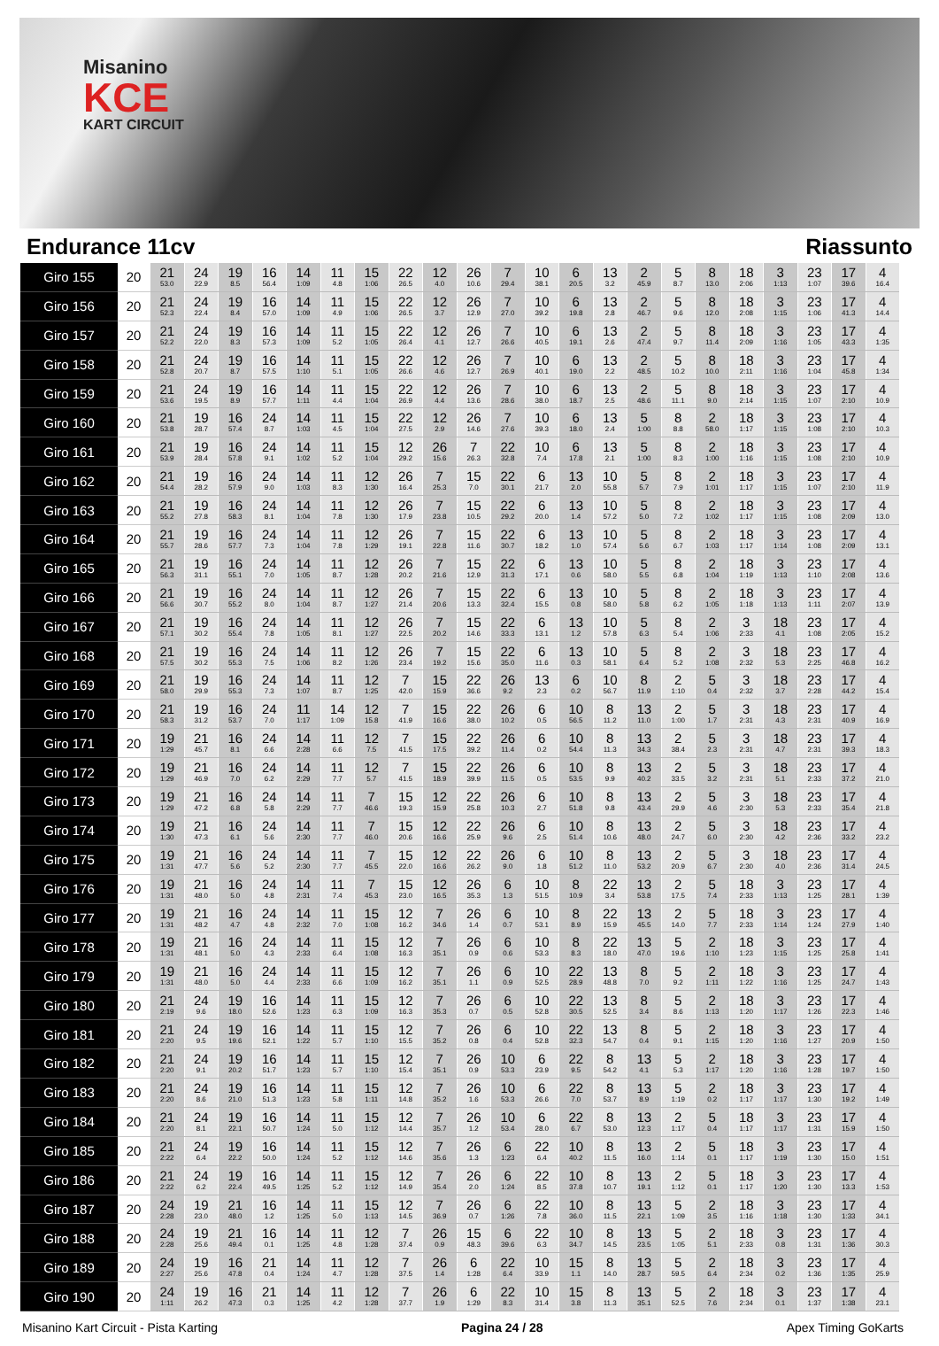Misanino
KCE
KART CIRCUIT
Endurance 11cv Riassunto
| Giro 155 | 20 | 21 53.0 | 24 22.9 | 19 8.5 | 16 56.4 | 14 1:09 | 11 4.8 | 15 1:06 | 22 26.5 | 12 4.0 | 26 10.6 | 7 29.4 | 10 38.1 | 6 20.5 | 13 3.2 | 2 45.9 | 5 8.7 | 8 13.0 | 18 2:06 | 3 1:13 | 23 1:07 | 17 39.6 | 4 16.4 |
| Giro 156 | 20 | 21 52.3 | 24 22.4 | 19 8.4 | 16 57.0 | 14 1:09 | 11 4.9 | 15 1:06 | 22 26.5 | 12 3.7 | 26 12.9 | 7 27.0 | 10 39.2 | 6 19.8 | 13 2.8 | 2 46.7 | 5 9.6 | 8 12.0 | 18 2:08 | 3 1:15 | 23 1:06 | 17 41.3 | 4 14.4 |
| Giro 157 | 20 | 21 52.2 | 24 22.0 | 19 8.3 | 16 57.3 | 14 1:09 | 11 5.2 | 15 1:05 | 22 26.4 | 12 4.1 | 26 12.7 | 7 26.6 | 10 40.5 | 6 19.1 | 13 2.6 | 2 47.4 | 5 9.7 | 8 11.4 | 18 2:09 | 3 1:16 | 23 1:05 | 17 43.3 | 4 1:35 |
| Giro 158 | 20 | 21 52.8 | 24 20.7 | 19 8.7 | 16 57.5 | 14 1:10 | 11 5.1 | 15 1:05 | 22 26.6 | 12 4.6 | 26 12.7 | 7 26.9 | 10 40.1 | 6 19.0 | 13 2.2 | 2 48.5 | 5 10.2 | 8 10.0 | 18 2:11 | 3 1:16 | 23 1:04 | 17 45.8 | 4 1:34 |
| Giro 159 | 20 | 21 53.6 | 24 19.5 | 19 8.9 | 16 57.7 | 14 1:11 | 11 4.4 | 15 1:04 | 22 26.9 | 12 4.4 | 26 13.6 | 7 28.6 | 10 38.0 | 6 18.7 | 13 2.5 | 2 48.6 | 5 11.1 | 8 9.0 | 18 2:14 | 3 1:15 | 23 1:07 | 17 2:10 | 4 10.9 |
| Giro 160 | 20 | 21 53.8 | 19 28.7 | 16 57.4 | 24 8.7 | 14 1:03 | 11 4.5 | 15 1:04 | 22 27.5 | 12 2.9 | 26 14.6 | 7 27.6 | 10 39.3 | 6 18.0 | 13 2.4 | 5 1:00 | 8 8.8 | 2 58.0 | 18 1:17 | 3 1:15 | 23 1:08 | 17 2:10 | 4 10.3 |
| Giro 161 | 20 | 21 53.9 | 19 28.4 | 16 57.8 | 24 9.1 | 14 1:02 | 11 5.2 | 15 1:04 | 12 29.2 | 26 15.6 | 7 26.3 | 22 32.8 | 10 7.4 | 6 17.8 | 13 2.1 | 5 1:00 | 8 8.3 | 2 1:00 | 18 1:16 | 3 1:15 | 23 1:08 | 17 2:10 | 4 10.9 |
| Giro 162 | 20 | 21 54.4 | 19 28.2 | 16 57.9 | 24 9.0 | 14 1:03 | 11 8.3 | 12 1:30 | 26 16.4 | 7 25.3 | 15 7.0 | 22 30.1 | 6 21.7 | 13 2.0 | 10 55.8 | 5 5.7 | 8 7.9 | 2 1:01 | 18 1:17 | 3 1:15 | 23 1:07 | 17 2:10 | 4 11.9 |
| Giro 163 | 20 | 21 55.2 | 19 27.8 | 16 58.3 | 24 8.1 | 14 1:04 | 11 7.8 | 12 1:30 | 26 17.9 | 7 23.8 | 15 10.5 | 22 29.2 | 6 20.0 | 13 1.4 | 10 57.2 | 5 5.0 | 8 7.2 | 2 1:02 | 18 1:17 | 3 1:15 | 23 1:08 | 17 2:09 | 4 13.0 |
| Giro 164 | 20 | 21 55.7 | 19 28.6 | 16 57.7 | 24 7.3 | 14 1:04 | 11 7.8 | 12 1:29 | 26 19.1 | 7 22.8 | 15 11.6 | 22 30.7 | 6 18.2 | 13 1.0 | 10 57.4 | 5 5.6 | 8 6.7 | 2 1:03 | 18 1:17 | 3 1:14 | 23 1:08 | 17 2:09 | 4 13.1 |
| Giro 165 | 20 | 21 56.3 | 19 31.1 | 16 55.1 | 24 7.0 | 14 1:05 | 11 8.7 | 12 1:28 | 26 20.2 | 7 21.6 | 15 12.9 | 22 31.3 | 6 17.1 | 13 0.6 | 10 58.0 | 5 5.5 | 8 6.8 | 2 1:04 | 18 1:19 | 3 1:13 | 23 1:10 | 17 2:08 | 4 13.6 |
| Giro 166 | 20 | 21 56.6 | 19 30.7 | 16 55.2 | 24 8.0 | 14 1:04 | 11 8.7 | 12 1:27 | 26 21.4 | 7 20.6 | 15 13.3 | 22 32.4 | 6 15.5 | 13 0.8 | 10 58.0 | 5 5.8 | 8 6.2 | 2 1:05 | 18 1:18 | 3 1:13 | 23 1:11 | 17 2:07 | 4 13.9 |
| Giro 167 | 20 | 21 57.1 | 19 30.2 | 16 55.4 | 24 7.8 | 14 1:05 | 11 8.1 | 12 1:27 | 26 22.5 | 7 20.2 | 15 14.6 | 22 33.3 | 6 13.1 | 13 1.2 | 10 57.8 | 5 6.3 | 8 5.4 | 2 1:06 | 3 2:33 | 18 4.1 | 23 1:08 | 17 2:05 | 4 15.2 |
| Giro 168 | 20 | 21 57.5 | 19 30.2 | 16 55.3 | 24 7.5 | 14 1:06 | 11 8.2 | 12 1:26 | 26 23.4 | 7 19.2 | 15 15.6 | 22 35.0 | 6 11.6 | 13 0.3 | 10 58.1 | 5 6.4 | 8 5.2 | 2 1:08 | 3 2:32 | 18 5.3 | 23 2:25 | 17 46.8 | 4 16.2 |
| Giro 169 | 20 | 21 58.0 | 19 29.9 | 16 55.3 | 24 7.3 | 14 1:07 | 11 8.7 | 12 1:25 | 7 42.0 | 15 15.9 | 22 36.6 | 26 9.2 | 13 2.3 | 6 0.2 | 10 56.7 | 8 11.9 | 2 1:10 | 5 0.4 | 3 2:32 | 18 3.7 | 23 2:28 | 17 44.2 | 4 15.4 |
| Giro 170 | 20 | 21 58.3 | 19 31.2 | 16 53.7 | 24 7.0 | 11 1:17 | 14 1:09 | 12 15.8 | 7 41.9 | 15 16.6 | 22 38.0 | 26 10.2 | 6 0.5 | 10 56.5 | 8 11.2 | 13 11.0 | 2 1:00 | 5 1.7 | 3 2:31 | 18 4.3 | 23 2:31 | 17 40.9 | 4 16.9 |
| Giro 171 | 20 | 19 1:29 | 21 45.7 | 16 8.1 | 24 6.6 | 14 2:28 | 11 6.6 | 12 7.5 | 7 41.5 | 15 17.5 | 22 39.2 | 26 11.4 | 6 0.2 | 10 54.4 | 8 11.3 | 13 34.3 | 2 38.4 | 5 2.3 | 3 2:31 | 18 4.7 | 23 2:31 | 17 39.3 | 4 18.3 |
| Giro 172 | 20 | 19 1:29 | 21 46.9 | 16 7.0 | 24 6.2 | 14 2:29 | 11 7.7 | 12 5.7 | 7 41.5 | 15 18.9 | 22 39.9 | 26 11.5 | 6 0.5 | 10 53.5 | 8 9.9 | 13 40.2 | 2 33.5 | 5 3.2 | 3 2:31 | 18 5.1 | 23 2:33 | 17 37.2 | 4 21.0 |
| Giro 173 | 20 | 19 1:29 | 21 47.2 | 16 6.8 | 24 5.8 | 14 2:29 | 11 7.7 | 7 46.6 | 15 19.3 | 12 15.9 | 22 25.8 | 26 10.3 | 6 2.7 | 10 51.8 | 8 9.8 | 13 43.4 | 2 29.9 | 5 4.6 | 3 2:30 | 18 5.3 | 23 2:33 | 17 35.4 | 4 21.8 |
| Giro 174 | 20 | 19 1:30 | 21 47.3 | 16 6.1 | 24 5.6 | 14 2:30 | 11 7.7 | 7 46.0 | 15 20.6 | 12 16.6 | 22 25.9 | 26 9.6 | 6 2.5 | 10 51.4 | 8 10.6 | 13 48.0 | 2 24.7 | 5 6.0 | 3 2:30 | 18 4.2 | 23 2:36 | 17 33.2 | 4 23.2 |
| Giro 175 | 20 | 19 1:31 | 21 47.7 | 16 5.6 | 24 5.2 | 14 2:30 | 11 7.7 | 7 45.5 | 15 22.0 | 12 16.6 | 22 26.2 | 26 9.0 | 6 1.8 | 10 51.2 | 8 11.0 | 13 53.2 | 2 20.9 | 5 6.7 | 3 2:30 | 18 4.0 | 23 2:36 | 17 31.4 | 4 24.5 |
| Giro 176 | 20 | 19 1:31 | 21 48.0 | 16 5.0 | 24 4.8 | 14 2:31 | 11 7.4 | 7 45.3 | 15 23.0 | 12 16.5 | 26 35.3 | 6 1.3 | 10 51.5 | 8 10.9 | 22 3.4 | 13 53.8 | 2 17.5 | 5 7.4 | 18 2:33 | 3 1:13 | 23 1:25 | 17 28.1 | 4 1:39 |
| Giro 177 | 20 | 19 1:31 | 21 48.2 | 16 4.7 | 24 4.8 | 14 2:32 | 11 7.0 | 15 1:08 | 12 16.2 | 7 34.6 | 26 1.4 | 6 0.7 | 10 53.1 | 8 8.9 | 22 15.9 | 13 45.5 | 2 14.0 | 5 7.7 | 18 2:33 | 3 1:14 | 23 1:24 | 17 27.9 | 4 1:40 |
| Giro 178 | 20 | 19 1:31 | 21 48.1 | 16 5.0 | 24 4.3 | 14 2:33 | 11 6.4 | 15 1:08 | 12 16.3 | 7 35.1 | 26 0.9 | 6 0.6 | 10 53.3 | 8 8.3 | 22 18.0 | 13 47.0 | 5 19.6 | 2 1:10 | 18 1:23 | 3 1:15 | 23 1:25 | 17 25.8 | 4 1:41 |
| Giro 179 | 20 | 19 1:31 | 21 48.0 | 16 5.0 | 24 4.4 | 14 2:33 | 11 6.6 | 15 1:09 | 12 16.2 | 7 35.1 | 26 1.1 | 6 0.9 | 10 52.5 | 22 28.9 | 13 48.8 | 8 7.0 | 5 9.2 | 2 1:11 | 18 1:22 | 3 1:16 | 23 1:25 | 17 24.7 | 4 1:43 |
| Giro 180 | 20 | 21 2:19 | 24 9.6 | 19 18.0 | 16 52.6 | 14 1:23 | 11 6.3 | 15 1:09 | 12 16.3 | 7 35.3 | 26 0.7 | 6 0.5 | 10 52.8 | 22 30.5 | 13 52.5 | 8 3.4 | 5 8.6 | 2 1:13 | 18 1:20 | 3 1:17 | 23 1:26 | 17 22.3 | 4 1:46 |
| Giro 181 | 20 | 21 2:20 | 24 9.5 | 19 19.6 | 16 52.1 | 14 1:22 | 11 5.7 | 15 1:10 | 12 15.5 | 7 35.2 | 26 0.8 | 6 0.4 | 10 52.8 | 22 32.3 | 13 54.7 | 8 0.4 | 5 9.1 | 2 1:15 | 18 1:20 | 3 1:16 | 23 1:27 | 17 20.9 | 4 1:50 |
| Giro 182 | 20 | 21 2:20 | 24 9.1 | 19 20.2 | 16 51.7 | 14 1:23 | 11 5.7 | 15 1:10 | 12 15.4 | 7 35.1 | 26 0.9 | 10 53.3 | 6 23.9 | 22 9.5 | 8 54.2 | 13 4.1 | 5 5.3 | 2 1:17 | 18 1:20 | 3 1:16 | 23 1:28 | 17 19.7 | 4 1:50 |
| Giro 183 | 20 | 21 2:20 | 24 8.6 | 19 21.0 | 16 51.3 | 14 1:23 | 11 5.8 | 15 1:11 | 12 14.8 | 7 35.2 | 26 1.6 | 10 53.3 | 6 26.6 | 22 7.0 | 8 53.7 | 13 8.9 | 5 1:19 | 2 0.2 | 18 1:17 | 3 1:17 | 23 1:30 | 17 19.2 | 4 1:49 |
| Giro 184 | 20 | 21 2:20 | 24 8.1 | 19 22.1 | 16 50.7 | 14 1:24 | 11 5.0 | 15 1:12 | 12 14.4 | 7 35.7 | 26 1.2 | 10 53.4 | 6 28.0 | 22 6.7 | 8 53.0 | 13 12.3 | 2 1:17 | 5 0.4 | 18 1:17 | 3 1:17 | 23 1:31 | 17 15.9 | 4 1:50 |
| Giro 185 | 20 | 21 2:22 | 24 6.4 | 19 22.2 | 16 50.0 | 14 1:24 | 11 5.2 | 15 1:12 | 12 14.6 | 7 35.6 | 26 1.3 | 6 1:23 | 22 6.4 | 10 40.2 | 8 11.5 | 13 16.0 | 2 1:14 | 5 0.1 | 18 1:17 | 3 1:19 | 23 1:30 | 17 15.0 | 4 1:51 |
| Giro 186 | 20 | 21 2:22 | 24 6.2 | 19 22.4 | 16 49.5 | 14 1:25 | 11 5.2 | 15 1:12 | 12 14.9 | 7 35.4 | 26 2.0 | 6 1:24 | 22 8.5 | 10 37.8 | 8 10.7 | 13 19.1 | 2 1:12 | 5 0.1 | 18 1:17 | 3 1:20 | 23 1:30 | 17 13.3 | 4 1:53 |
| Giro 187 | 20 | 24 2:28 | 19 23.0 | 21 48.0 | 16 1.2 | 14 1:25 | 11 5.0 | 15 1:13 | 12 14.5 | 7 36.9 | 26 0.7 | 6 1:26 | 22 7.8 | 10 36.0 | 8 11.5 | 13 22.1 | 5 1:09 | 2 3.5 | 18 1:16 | 3 1:18 | 23 1:30 | 17 1:33 | 4 34.1 |
| Giro 188 | 20 | 24 2:28 | 19 25.6 | 21 49.4 | 16 0.1 | 14 1:25 | 11 4.8 | 12 1:28 | 7 37.4 | 26 0.9 | 15 48.3 | 6 39.6 | 22 6.3 | 10 34.7 | 8 14.5 | 13 23.5 | 5 1:05 | 2 5.1 | 18 2:33 | 3 0.8 | 23 1:31 | 17 1:36 | 4 30.3 |
| Giro 189 | 20 | 24 2:27 | 19 25.6 | 16 47.8 | 21 0.4 | 14 1:24 | 11 4.7 | 12 1:28 | 7 37.5 | 26 1.4 | 6 1:28 | 22 6.4 | 10 33.9 | 15 1.1 | 8 14.0 | 13 28.7 | 5 59.5 | 2 6.4 | 18 2:34 | 3 0.2 | 23 1:36 | 17 1:35 | 4 25.9 |
| Giro 190 | 20 | 24 1:11 | 19 26.2 | 16 47.3 | 21 0.3 | 14 1:25 | 11 4.2 | 12 1:28 | 7 37.7 | 26 1.9 | 6 1:29 | 22 8.3 | 10 31.4 | 15 3.8 | 8 11.3 | 13 35.1 | 5 52.5 | 2 7.6 | 18 2:34 | 3 0.1 | 23 1:37 | 17 1:38 | 4 23.1 |
Misanino Kart Circuit - Pista Karting Pagina 24 / 28 Apex Timing GoKarts